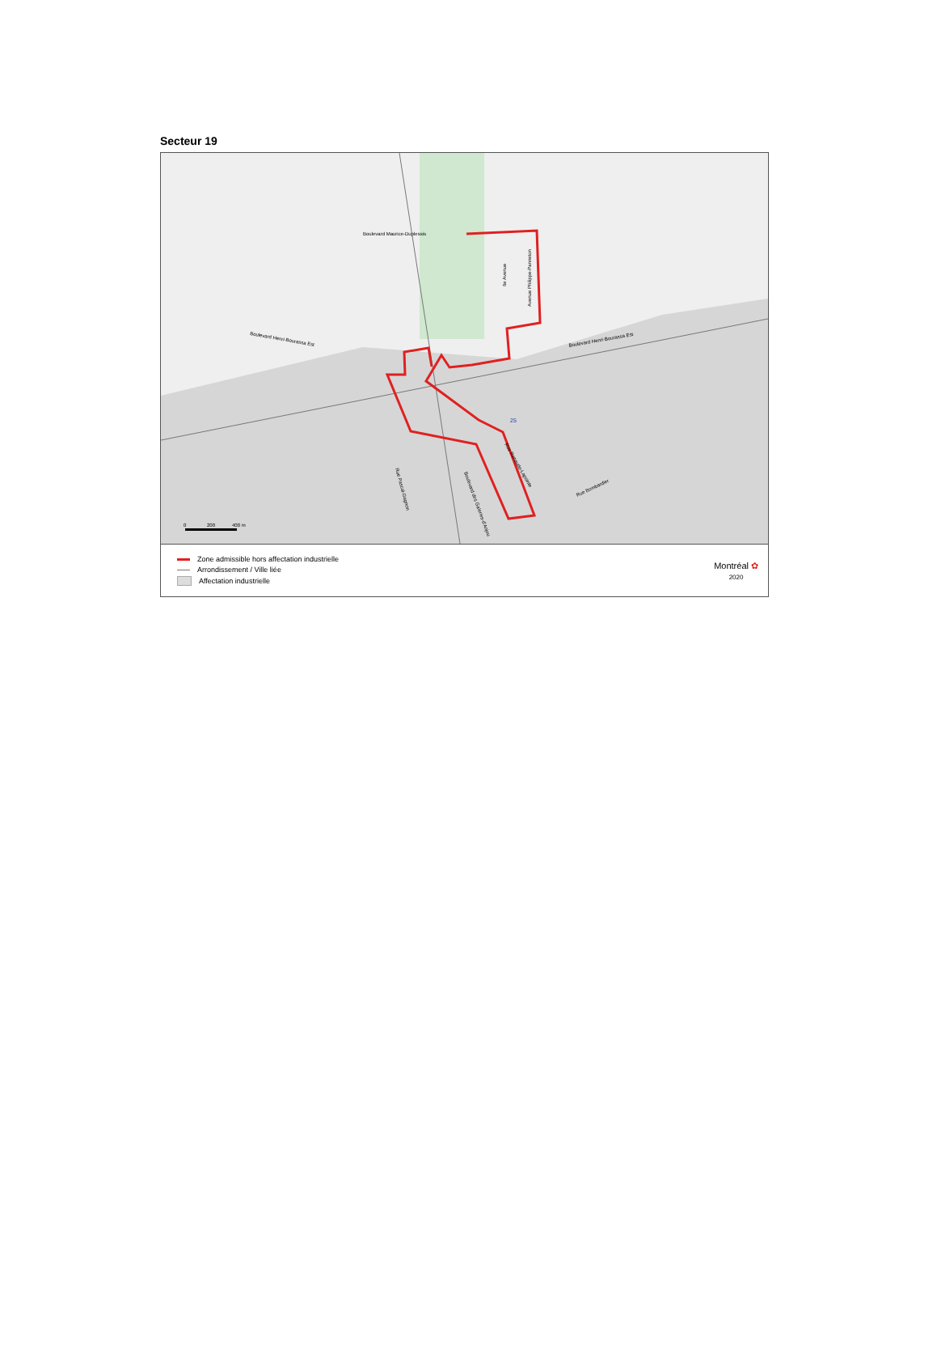Secteur 19
Boulevard Maurice-Duplessis
Boulevard Henri-Bourassa Est
Boulevard Henri-Bourassa Est
6e Avenue
Avenue Philippe-Panneton
Rue Pascal-Gagnon
Boulevard des Galeries-d'Anjou
Rue Renaude-Lapointe
Rue Bombardier
25
0
200
400 m
Zone admissible hors affectation industrielle
Arrondissement / Ville liée
Affectation industrielle
Montréal ✿
2020